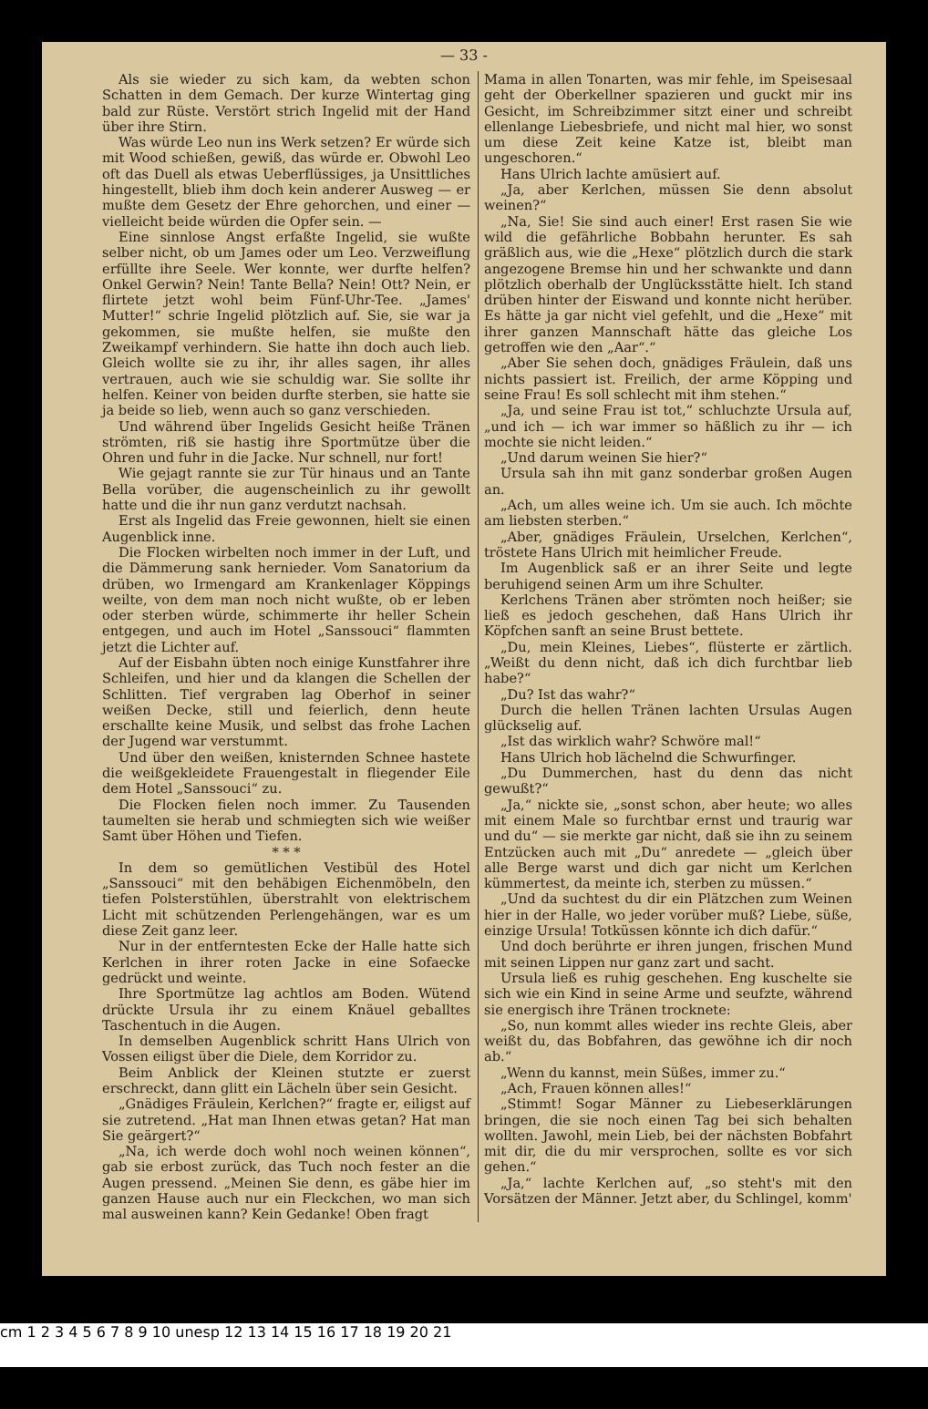— 33 -
Als sie wieder zu sich kam, da webten schon Schatten in dem Gemach. Der kurze Wintertag ging bald zur Rüste. Verstört strich Ingelid mit der Hand über ihre Stirn.
Was würde Leo nun ins Werk setzen? Er würde sich mit Wood schießen, gewiß, das würde er. Obwohl Leo oft das Duell als etwas Ueberflüssiges, ja Unsittliches hingestellt, blieb ihm doch kein anderer Ausweg — er mußte dem Gesetz der Ehre gehorchen, und einer — vielleicht beide würden die Opfer sein. —
Eine sinnlose Angst erfaßte Ingelid, sie wußte selber nicht, ob um James oder um Leo. Verzweiflung erfüllte ihre Seele. Wer konnte, wer durfte helfen? Onkel Gerwin? Nein! Tante Bella? Nein! Ott? Nein, er flirtete jetzt wohl beim Fünf-Uhr-Tee. „James' Mutter!“ schrie Ingelid plötzlich auf. Sie, sie war ja gekommen, sie mußte helfen, sie mußte den Zweikampf verhindern. Sie hatte ihn doch auch lieb. Gleich wollte sie zu ihr, ihr alles sagen, ihr alles vertrauen, auch wie sie schuldig war. Sie sollte ihr helfen. Keiner von beiden durfte sterben, sie hatte sie ja beide so lieb, wenn auch so ganz verschieden.
Und während über Ingelids Gesicht heiße Tränen strömten, riß sie hastig ihre Sportmütze über die Ohren und fuhr in die Jacke. Nur schnell, nur fort!
Wie gejagt rannte sie zur Tür hinaus und an Tante Bella vorüber, die augenscheinlich zu ihr gewollt hatte und die ihr nun ganz verdutzt nachsah.
Erst als Ingelid das Freie gewonnen, hielt sie einen Augenblick inne.
Die Flocken wirbelten noch immer in der Luft, und die Dämmerung sank hernieder. Vom Sanatorium da drüben, wo Irmengard am Krankenlager Köppings weilte, von dem man noch nicht wußte, ob er leben oder sterben würde, schimmerte ihr heller Schein entgegen, und auch im Hotel „Sanssouci“ flammten jetzt die Lichter auf.
Auf der Eisbahn übten noch einige Kunstfahrer ihre Schleifen, und hier und da klangen die Schellen der Schlitten. Tief vergraben lag Oberhof in seiner weißen Decke, still und feierlich, denn heute erschallte keine Musik, und selbst das frohe Lachen der Jugend war verstummt.
Und über den weißen, knisternden Schnee hastete die weißgekleidete Frauengestalt in fliegender Eile dem Hotel „Sanssouci“ zu.
Die Flocken fielen noch immer. Zu Tausenden taumelten sie herab und schmiegten sich wie weißer Samt über Höhen und Tiefen.
* * *
In dem so gemütlichen Vestibül des Hotel „Sanssouci“ mit den behäbigen Eichenmöbeln, den tiefen Polsterstühlen, überstrahlt von elektrischem Licht mit schützenden Perlengehängen, war es um diese Zeit ganz leer.
Nur in der entferntesten Ecke der Halle hatte sich Kerlchen in ihrer roten Jacke in eine Sofaecke gedrückt und weinte.
Ihre Sportmütze lag achtlos am Boden. Wütend drückte Ursula ihr zu einem Knäuel geballtes Taschentuch in die Augen.
In demselben Augenblick schritt Hans Ulrich von Vossen eiligst über die Diele, dem Korridor zu.
Beim Anblick der Kleinen stutzte er zuerst erschreckt, dann glitt ein Lächeln über sein Gesicht.
„Gnädiges Fräulein, Kerlchen?“ fragte er, eiligst auf sie zutretend. „Hat man Ihnen etwas getan? Hat man Sie geärgert?“
„Na, ich werde doch wohl noch weinen können“, gab sie erbost zurück, das Tuch noch fester an die Augen pressend. „Meinen Sie denn, es gäbe hier im ganzen Hause auch nur ein Fleckchen, wo man sich mal ausweinen kann? Kein Gedanke! Oben fragt
Mama in allen Tonarten, was mir fehle, im Speisesaal geht der Oberkellner spazieren und guckt mir ins Gesicht, im Schreibzimmer sitzt einer und schreibt ellenlange Liebesbriefe, und nicht mal hier, wo sonst um diese Zeit keine Katze ist, bleibt man ungeschoren.“
Hans Ulrich lachte amüsiert auf.
„Ja, aber Kerlchen, müssen Sie denn absolut weinen?“
„Na, Sie! Sie sind auch einer! Erst rasen Sie wie wild die gefährliche Bobbahn herunter. Es sah gräßlich aus, wie die „Hexe“ plötzlich durch die stark angezogene Bremse hin und her schwankte und dann plötzlich oberhalb der Unglücksstätte hielt. Ich stand drüben hinter der Eiswand und konnte nicht herüber. Es hätte ja gar nicht viel gefehlt, und die „Hexe“ mit ihrer ganzen Mannschaft hätte das gleiche Los getroffen wie den „Aar“.“
„Aber Sie sehen doch, gnädiges Fräulein, daß uns nichts passiert ist. Freilich, der arme Köpping und seine Frau! Es soll schlecht mit ihm stehen.“
„Ja, und seine Frau ist tot,“ schluchzte Ursula auf, „und ich — ich war immer so häßlich zu ihr — ich mochte sie nicht leiden.“
„Und darum weinen Sie hier?“
Ursula sah ihn mit ganz sonderbar großen Augen an.
„Ach, um alles weine ich. Um sie auch. Ich möchte am liebsten sterben.“
„Aber, gnädiges Fräulein, Urselchen, Kerlchen“, tröstete Hans Ulrich mit heimlicher Freude.
Im Augenblick saß er an ihrer Seite und legte beruhigend seinen Arm um ihre Schulter.
Kerlchens Tränen aber strömten noch heißer; sie ließ es jedoch geschehen, daß Hans Ulrich ihr Köpfchen sanft an seine Brust bettete.
„Du, mein Kleines, Liebes“, flüsterte er zärtlich. „Weißt du denn nicht, daß ich dich furchtbar lieb habe?“
„Du? Ist das wahr?“
Durch die hellen Tränen lachten Ursulas Augen glückselig auf.
„Ist das wirklich wahr? Schwöre mal!“
Hans Ulrich hob lächelnd die Schwurfinger.
„Du Dummerchen, hast du denn das nicht gewußt?“
„Ja,“ nickte sie, „sonst schon, aber heute; wo alles mit einem Male so furchtbar ernst und traurig war und du“ — sie merkte gar nicht, daß sie ihn zu seinem Entzücken auch mit „Du“ anredete — „gleich über alle Berge warst und dich gar nicht um Kerlchen kümmertest, da meinte ich, sterben zu müssen.“
„Und da suchtest du dir ein Plätzchen zum Weinen hier in der Halle, wo jeder vorüber muß? Liebe, süße, einzige Ursula! Totküssen könnte ich dich dafür.“
Und doch berührte er ihren jungen, frischen Mund mit seinen Lippen nur ganz zart und sacht.
Ursula ließ es ruhig geschehen. Eng kuschelte sie sich wie ein Kind in seine Arme und seufzte, während sie energisch ihre Tränen trocknete:
„So, nun kommt alles wieder ins rechte Gleis, aber weißt du, das Bobfahren, das gewöhne ich dir noch ab.“
„Wenn du kannst, mein Süßes, immer zu.“
„Ach, Frauen können alles!“
„Stimmt! Sogar Männer zu Liebeserklärungen bringen, die sie noch einen Tag bei sich behalten wollten. Jawohl, mein Lieb, bei der nächsten Bobfahrt mit dir, die du mir versprochen, sollte es vor sich gehen.“
„Ja,“ lachte Kerlchen auf, „so steht's mit den Vorsätzen der Männer. Jetzt aber, du Schlingel, komm'
cm 1 2 3 4 5 6 7 8 9 10 unesp 12 13 14 15 16 17 18 19 20 21